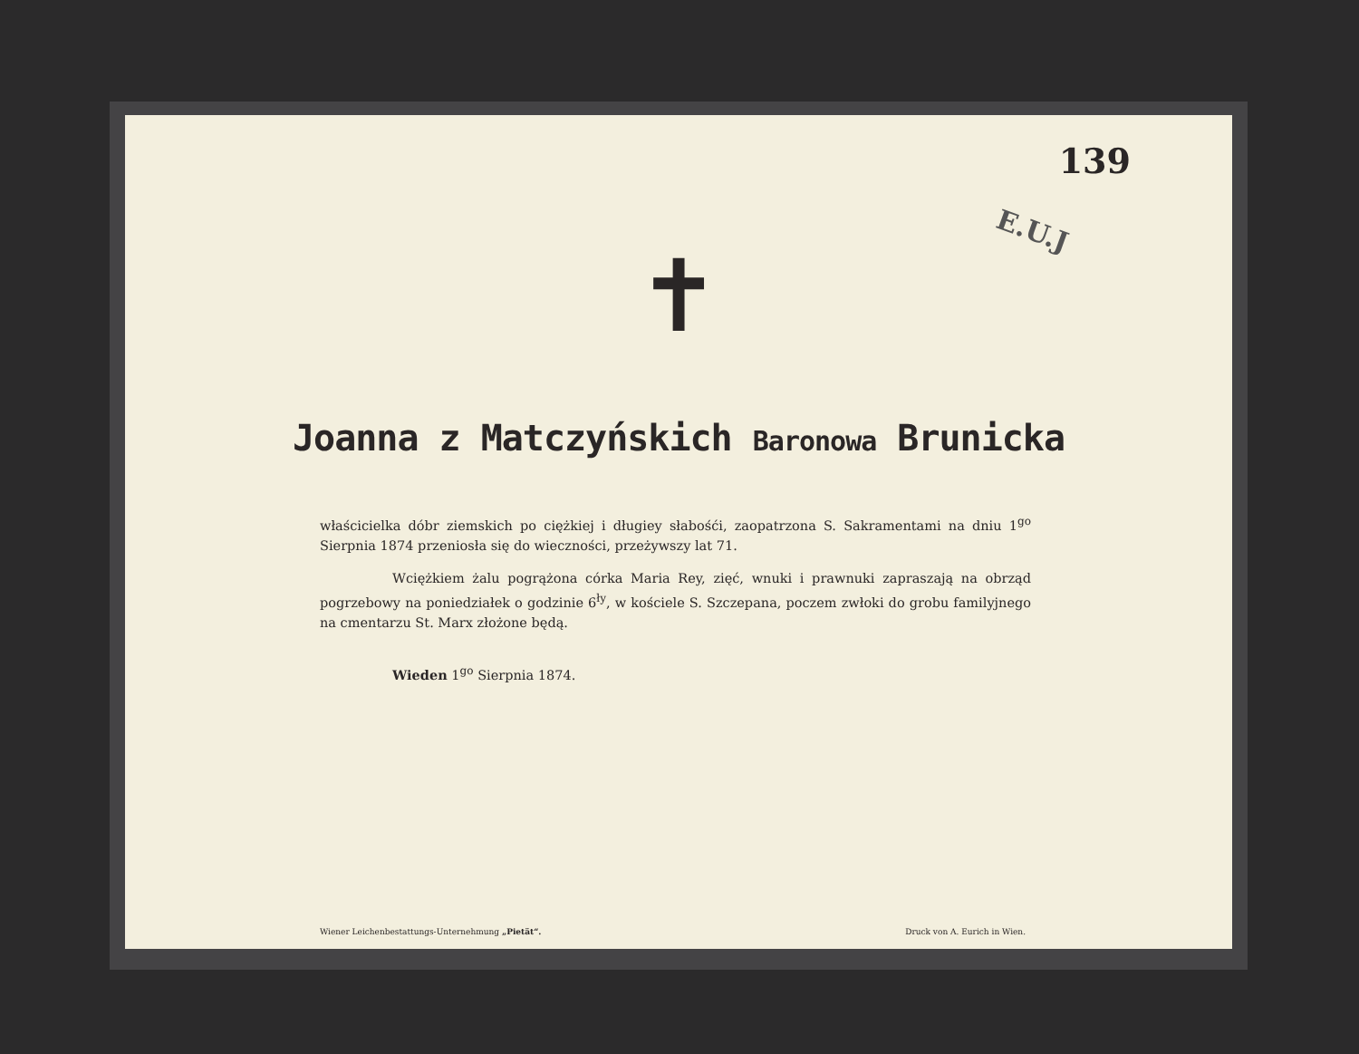139
E.U.J
✝
Joanna z Matczyńskich Baronowa Brunicka
właścicielka dóbr ziemskich po ciężkiej i długiey słabośći, zaopatrzona S. Sakramentami na dniu 1<sup>go</sup> Sierpnia 1874 przeniosła się do wieczności, przeżywszy lat 71.
Wciężkiem żalu pogrążona córka Maria Rey, zięć, wnuki i prawnuki zapraszają na obrząd pogrzebowy na poniedziałek o godzinie 6<sup>ły</sup>, w kościele S. Szczepana, poczem zwłoki do grobu familyjnego na cmentarzu St. Marx złożone będą.
Wieden 1<sup>go</sup> Sierpnia 1874.
Wiener Leichenbestattungs-Unternehmung „Pietät“. Druck von A. Eurich in Wien.